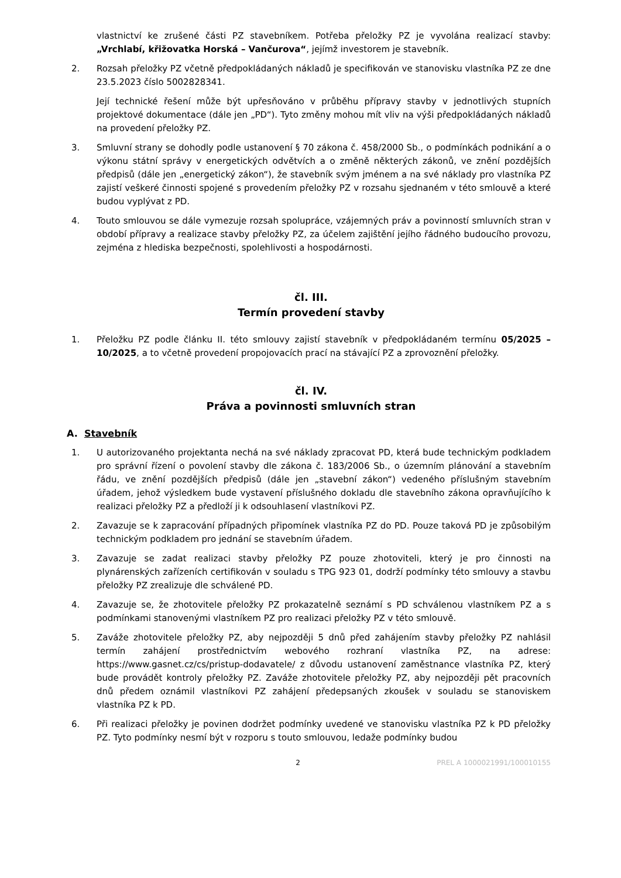vlastnictví ke zrušené části PZ stavebníkem. Potřeba přeložky PZ je vyvolána realizací stavby: „Vrchlabí, křižovatka Horská – Vančurova“, jejímž investorem je stavebník.
2. Rozsah přeložky PZ včetně předpokládaných nákladů je specifikován ve stanovisku vlastníka PZ ze dne 23.5.2023 číslo 5002828341.
Její technické řešení může být upřesňováno v průběhu přípravy stavby v jednotlivých stupních projektové dokumentace (dále jen „PD“). Tyto změny mohou mít vliv na výši předpokládaných nákladů na provedení přeložky PZ.
3. Smluvní strany se dohodly podle ustanovení § 70 zákona č. 458/2000 Sb., o podmínkách podnikání a o výkonu státní správy v energetických odvětvích a o změně některých zákonů, ve znění pozdějších předpisů (dále jen „energetický zákon“), že stavebník svým jménem a na své náklady pro vlastníka PZ zajistí veškeré činnosti spojené s provedením přeložky PZ v rozsahu sjednaném v této smlouvě a které budou vyplývat z PD.
4. Touto smlouvou se dále vymezuje rozsah spolupráce, vzájemných práv a povinností smluvních stran v období přípravy a realizace stavby přeložky PZ, za účelem zajištění jejího řádného budoucího provozu, zejména z hlediska bezpečnosti, spolehlivosti a hospodárnosti.
čl. III.
Termín provedení stavby
1. Přeložku PZ podle článku II. této smlouvy zajistí stavebník v předpokládaném termínu 05/2025 – 10/2025, a to včetně provedení propojovacích prací na stávající PZ a zprovoznění přeložky.
čl. IV.
Práva a povinnosti smluvních stran
A. Stavebník
1. U autorizovaného projektanta nechá na své náklady zpracovat PD, která bude technickým podkladem pro správní řízení o povolení stavby dle zákona č. 183/2006 Sb., o územním plánování a stavebním řádu, ve znění pozdějších předpisů (dále jen „stavební zákon“) vedeného příslušným stavebním úřadem, jehož výsledkem bude vystavení příslušného dokladu dle stavebního zákona opravňujícího k realizaci přeložky PZ a předloží ji k odsouhlasení vlastníkovi PZ.
2. Zavazuje se k zapracování případných připomínek vlastníka PZ do PD. Pouze taková PD je způsobilým technickým podkladem pro jednání se stavebním úřadem.
3. Zavazuje se zadat realizaci stavby přeložky PZ pouze zhotoviteli, který je pro činnosti na plynárenských zařízeních certifikován v souladu s TPG 923 01, dodrží podmínky této smlouvy a stavbu přeložky PZ zrealizuje dle schválené PD.
4. Zavazuje se, že zhotovitele přeložky PZ prokazatelně seznámí s PD schválenou vlastníkem PZ a s podmínkami stanovenými vlastníkem PZ pro realizaci přeložky PZ v této smlouvě.
5. Zaváže zhotovitele přeložky PZ, aby nejpozději 5 dnů před zahájením stavby přeložky PZ nahlásil termín zahájení prostřednictvím webového rozhraní vlastníka PZ, na adrese: https://www.gasnet.cz/cs/pristup-dodavatele/ z důvodu ustanovení zaměstnance vlastníka PZ, který bude provádět kontroly přeložky PZ. Zaváže zhotovitele přeložky PZ, aby nejpozději pět pracovních dnů předem oznámil vlastníkovi PZ zahájení předepsaných zkoušek v souladu se stanoviskem vlastníka PZ k PD.
6. Při realizaci přeložky je povinen dodržet podmínky uvedené ve stanovisku vlastníka PZ k PD přeložky PZ. Tyto podmínky nesmí být v rozporu s touto smlouvou, ledaže podmínky budou
2 PREL A 1000021991/100010155